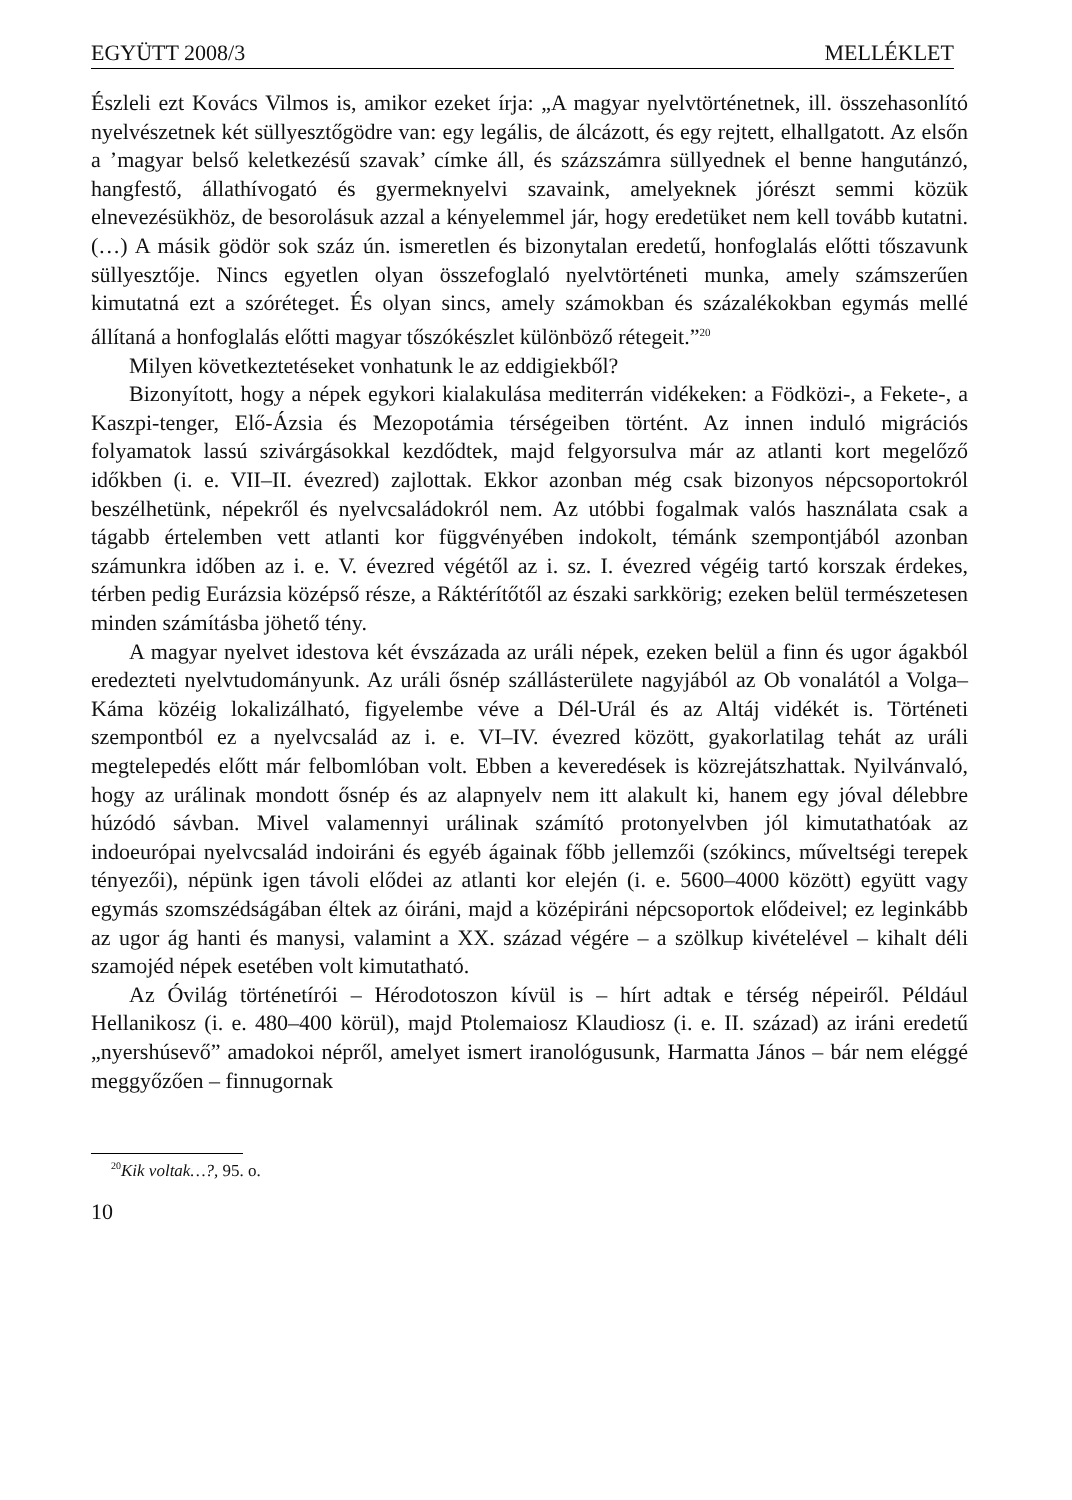EGYÜTT 2008/3 MELLÉKLET
Észleli ezt Kovács Vilmos is, amikor ezeket írja: „A magyar nyelvtörténetnek, ill. összehasonlító nyelvészetnek két süllyesztőgödre van: egy legális, de álcázott, és egy rejtett, elhallgatott. Az elsőn a ’magyar belső keletkezésű szavak’ címke áll, és százszámra süllyednek el benne hangutánzó, hangfestő, állathívogató és gyermeknyelvi szavaink, amelyeknek jórészt semmi közük elnevezésükhöz, de besorolásuk azzal a kényelemmel jár, hogy eredetüket nem kell tovább kutatni. (…) A másik gödör sok száz ún. ismeretlen és bizonytalan eredetű, honfoglalás előtti tőszavunk süllyesztője. Nincs egyetlen olyan összefoglaló nyelvtörténeti munka, amely számszerűen kimutatná ezt a szóréteget. És olyan sincs, amely számokban és százalékokban egymás mellé állítaná a honfoglalás előtti magyar tőszókészlet különböző rétegeit.”<sup>20</sup>
Milyen következtetéseket vonhatunk le az eddigiekből?
Bizonyított, hogy a népek egykori kialakulása mediterrán vidékeken: a Födközi-, a Fekete-, a Kaszpi-tenger, Elő-Ázsia és Mezopotámia térségeiben történt. Az innen induló migrációs folyamatok lassú szivárgásokkal kezdődtek, majd felgyorsulva már az atlanti kort megelőző időkben (i. e. VII–II. évezred) zajlottak. Ekkor azonban még csak bizonyos népcsoportokról beszélhetünk, népekről és nyelvcsaládokról nem. Az utóbbi fogalmak valós használata csak a tágabb értelemben vett atlanti kor függvényében indokolt, témánk szempontjából azonban számunkra időben az i. e. V. évezred végétől az i. sz. I. évezred végéig tartó korszak érdekes, térben pedig Eurázsia középső része, a Ráktérítőtől az északi sarkkörig; ezeken belül természetesen minden számításba jöhető tény.
A magyar nyelvet idestova két évszázada az uráli népek, ezeken belül a finn és ugor ágakból eredezteti nyelvtudományunk. Az uráli ősnép szállásterülete nagyjából az Ob vonalától a Volga–Káma közéig lokalizálható, figyelembe véve a Dél-Urál és az Altáj vidékét is. Történeti szempontból ez a nyelvcsalád az i. e. VI–IV. évezred között, gyakorlatilag tehát az uráli megtelepedés előtt már felbomlóban volt. Ebben a keveredések is közrejátszhattak. Nyilvánvaló, hogy az urálinak mondott ősnép és az alapnyelv nem itt alakult ki, hanem egy jóval délebbre húzódó sávban. Mivel valamennyi urálinak számító protonyelvben jól kimutathatóak az indoeurópai nyelvcsalád indoiráni és egyéb ágainak főbb jellemzői (szókincs, műveltségi terepek tényezői), népünk igen távoli elődei az atlanti kor elején (i. e. 5600–4000 között) együtt vagy egymás szomszédságában éltek az óiráni, majd a középiráni népcsoportok elődeivel; ez leginkább az ugor ág hanti és manysi, valamint a XX. század végére – a szölkup kivételével – kihalt déli szamojéd népek esetében volt kimutatható.
Az Óvilág történetírói – Hérodotoszon kívül is – hírt adtak e térség népeiről. Például Hellanikosz (i. e. 480–400 körül), majd Ptolemaiosz Klaudiosz (i. e. II. század) az iráni eredetű „nyershúsevő” amadokoi népről, amelyet ismert iranológusunk, Harmatta János – bár nem eléggé meggyőzően – finnugornak
<sup>20</sup> Kik voltak…?, 95. o.
10